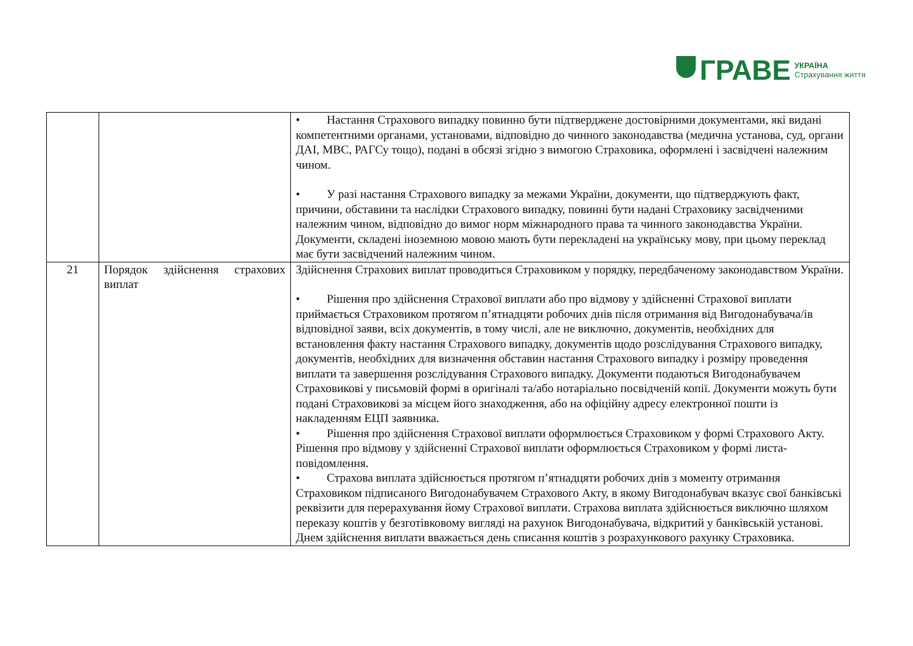ГРАВЕ
УКРАЇНА
Страхування життя
| | | • Настання Страхового випадку повинно бути підтверджене достовірними документами, які видані компетентними органами, установами, відповідно до чинного законодавства (медична установа, суд, органи ДАІ, МВС, РАГСу тощо), подані в обсязі згідно з вимогою Страховика, оформлені і засвідчені належним чином. • У разі настання Страхового випадку за межами України, документи, що підтверджують факт, причини, обставини та наслідки Страхового випадку, повинні бути надані Страховику засвідченими належним чином, відповідно до вимог норм міжнародного права та чинного законодавства України. Документи, складені іноземною мовою мають бути перекладені на українську мову, при цьому переклад має бути засвідчений належним чином. |
| 21 | Порядок здійснення страхових виплат | Здійснення Страхових виплат проводиться Страховиком у порядку, передбаченому законодавством України. • Рішення про здійснення Страхової виплати або про відмову у здійсненні Страхової виплати приймається Страховиком протягом п’ятнадцяти робочих днів після отримання від Вигодонабувача/ів відповідної заяви, всіх документів, в тому числі, але не виключно, документів, необхідних для встановлення факту настання Страхового випадку, документів щодо розслідування Страхового випадку, документів, необхідних для визначення обставин настання Страхового випадку і розміру проведення виплати та завершення розслідування Страхового випадку. Документи подаються Вигодонабувачем Страховикові у письмовій формі в оригіналі та/або нотаріально посвідченій копії. Документи можуть бути подані Страховикові за місцем його знаходження, або на офіційну адресу електронної пошти із накладенням ЕЦП заявника. • Рішення про здійснення Страхової виплати оформлюється Страховиком у формі Страхового Акту. Рішення про відмову у здійсненні Страхової виплати оформлюється Страховиком у формі листа-повідомлення. • Страхова виплата здійснюється протягом п’ятнадцяти робочих днів з моменту отримання Страховиком підписаного Вигодонабувачем Страхового Акту, в якому Вигодонабувач вказує свої банківські реквізити для перерахування йому Страхової виплати. Страхова виплата здійснюється виключно шляхом переказу коштів у безготівковому вигляді на рахунок Вигодонабувача, відкритий у банківській установі. Днем здійснення виплати вважається день списання коштів з розрахункового рахунку Страховика. |